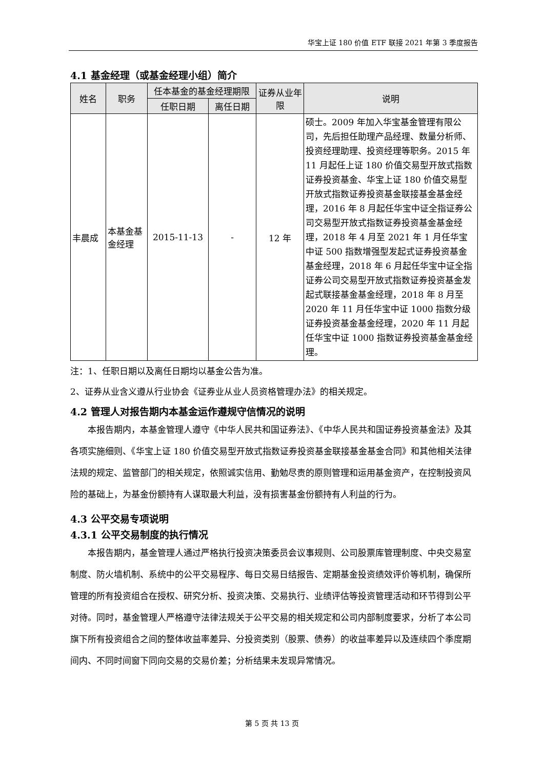华宝上证 180 价值 ETF 联接 2021 年第 3 季度报告
4.1 基金经理（或基金经理小组）简介
| 姓名 | 职务 | 任本基金的基金经理期限 | | 证券从业年限 | 说明 |
| --- | --- | --- | --- | --- | --- |
| | | 任职日期 | 离任日期 | | |
| 丰晨成 | 本基金基金经理 | 2015-11-13 | - | 12 年 | 硕士。2009 年加入华宝基金管理有限公司，先后担任助理产品经理、数量分析师、投资经理助理、投资经理等职务。2015 年 11 月起任上证 180 价值交易型开放式指数证券投资基金、华宝上证 180 价值交易型开放式指数证券投资基金联接基金基金经理，2016 年 8 月起任华宝中证全指证券公司交易型开放式指数证券投资基金基金经理，2018 年 4 月至 2021 年 1 月任华宝中证 500 指数增强型发起式证券投资基金基金经理，2018 年 6 月起任华宝中证全指证券公司交易型开放式指数证券投资基金发起式联接基金基金经理，2018 年 8 月至 2020 年 11 月任华宝中证 1000 指数分级证券投资基金基金经理，2020 年 11 月起任华宝中证 1000 指数证券投资基金基金经理。 |
注：1、任职日期以及离任日期均以基金公告为准。
2、证券从业含义遵从行业协会《证券业从业人员资格管理办法》的相关规定。
4.2 管理人对报告期内本基金运作遵规守信情况的说明
本报告期内，本基金管理人遵守《中华人民共和国证券法》、《中华人民共和国证券投资基金法》及其各项实施细则、《华宝上证 180 价值交易型开放式指数证券投资基金联接基金基金合同》和其他相关法律法规的规定、监管部门的相关规定，依照诚实信用、勤勉尽责的原则管理和运用基金资产，在控制投资风险的基础上，为基金份额持有人谋取最大利益，没有损害基金份额持有人利益的行为。
4.3 公平交易专项说明
4.3.1 公平交易制度的执行情况
本报告期内，基金管理人通过严格执行投资决策委员会议事规则、公司股票库管理制度、中央交易室制度、防火墙机制、系统中的公平交易程序、每日交易日结报告、定期基金投资绩效评价等机制，确保所管理的所有投资组合在授权、研究分析、投资决策、交易执行、业绩评估等投资管理活动和环节得到公平对待。同时，基金管理人严格遵守法律法规关于公平交易的相关规定和公司内部制度要求，分析了本公司旗下所有投资组合之间的整体收益率差异、分投资类别（股票、债券）的收益率差异以及连续四个季度期间内、不同时间窗下同向交易的交易价差；分析结果未发现异常情况。
第 5 页 共 13 页